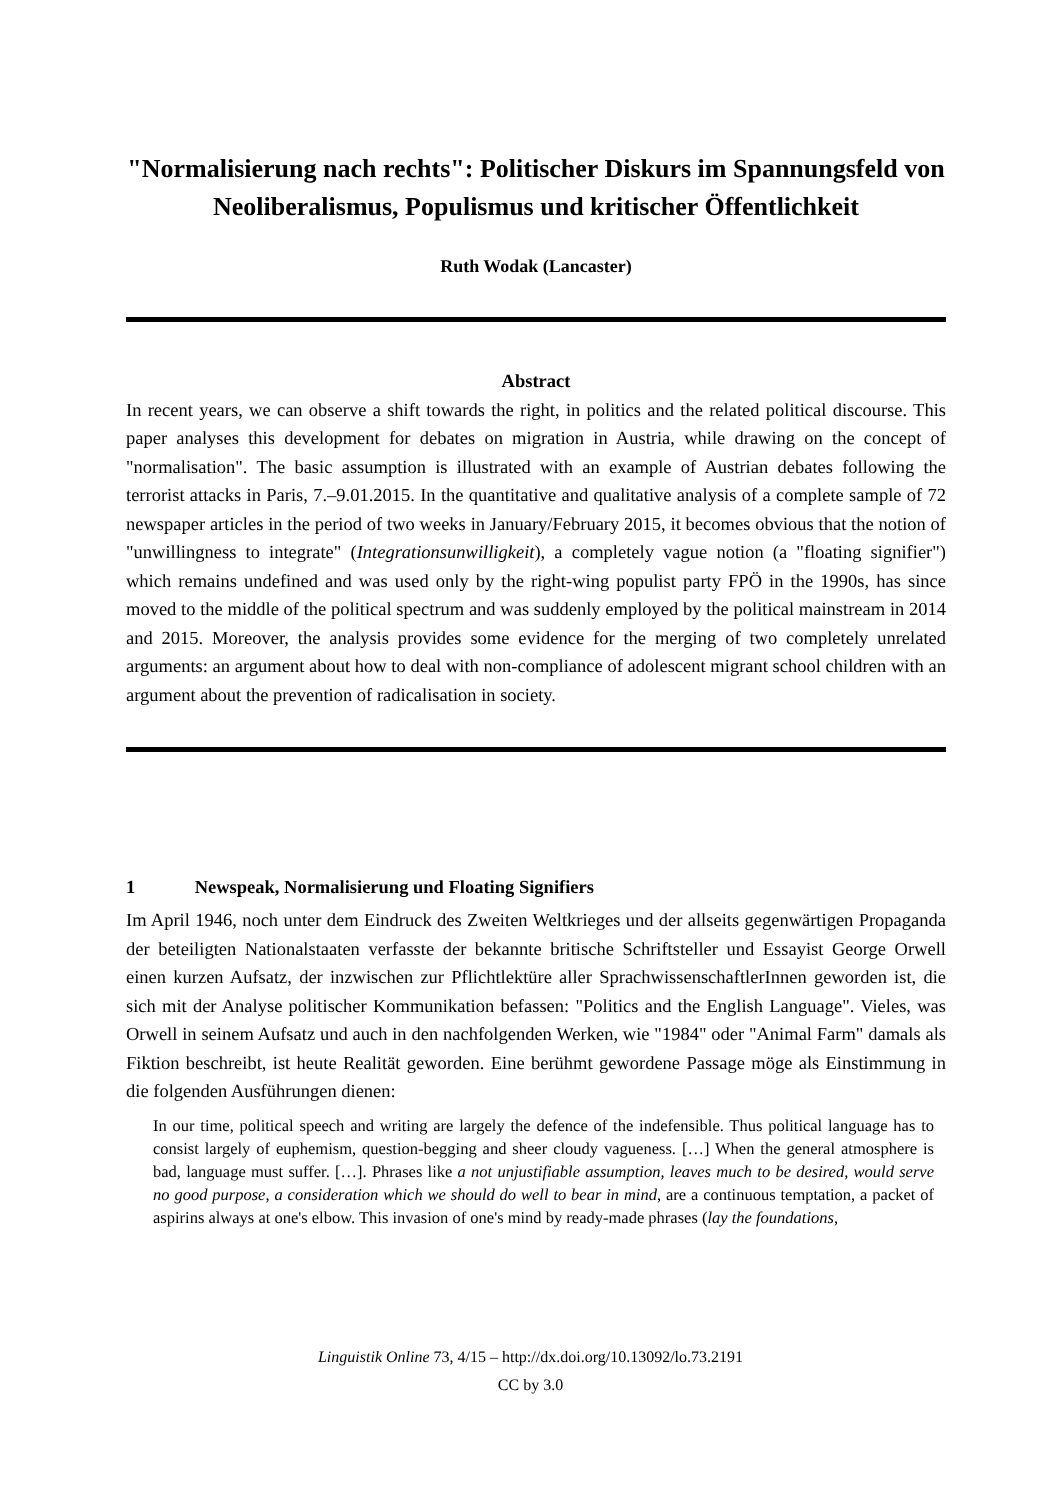"Normalisierung nach rechts": Politischer Diskurs im Spannungsfeld von Neoliberalismus, Populismus und kritischer Öffentlichkeit
Ruth Wodak (Lancaster)
Abstract
In recent years, we can observe a shift towards the right, in politics and the related political discourse. This paper analyses this development for debates on migration in Austria, while drawing on the concept of "normalisation". The basic assumption is illustrated with an example of Austrian debates following the terrorist attacks in Paris, 7.–9.01.2015. In the quantitative and qualitative analysis of a complete sample of 72 newspaper articles in the period of two weeks in January/February 2015, it becomes obvious that the notion of "unwillingness to integrate" (Integrationsunwilligkeit), a completely vague notion (a "floating signifier") which remains undefined and was used only by the right-wing populist party FPÖ in the 1990s, has since moved to the middle of the political spectrum and was suddenly employed by the political mainstream in 2014 and 2015. Moreover, the analysis provides some evidence for the merging of two completely unrelated arguments: an argument about how to deal with non-compliance of adolescent migrant school children with an argument about the prevention of radicalisation in society.
1 Newspeak, Normalisierung und Floating Signifiers
Im April 1946, noch unter dem Eindruck des Zweiten Weltkrieges und der allseits gegenwärtigen Propaganda der beteiligten Nationalstaaten verfasste der bekannte britische Schriftsteller und Essayist George Orwell einen kurzen Aufsatz, der inzwischen zur Pflichtlektüre aller SprachwissenschaftlerInnen geworden ist, die sich mit der Analyse politischer Kommunikation befassen: "Politics and the English Language". Vieles, was Orwell in seinem Aufsatz und auch in den nachfolgenden Werken, wie "1984" oder "Animal Farm" damals als Fiktion beschreibt, ist heute Realität geworden. Eine berühmt gewordene Passage möge als Einstimmung in die folgenden Ausführungen dienen:
In our time, political speech and writing are largely the defence of the indefensible. Thus political language has to consist largely of euphemism, question-begging and sheer cloudy vagueness. […] When the general atmosphere is bad, language must suffer. […]. Phrases like a not unjustifiable assumption, leaves much to be desired, would serve no good purpose, a consideration which we should do well to bear in mind, are a continuous temptation, a packet of aspirins always at one's elbow. This invasion of one's mind by ready-made phrases (lay the foundations,
Linguistik Online 73, 4/15 – http://dx.doi.org/10.13092/lo.73.2191
CC by 3.0